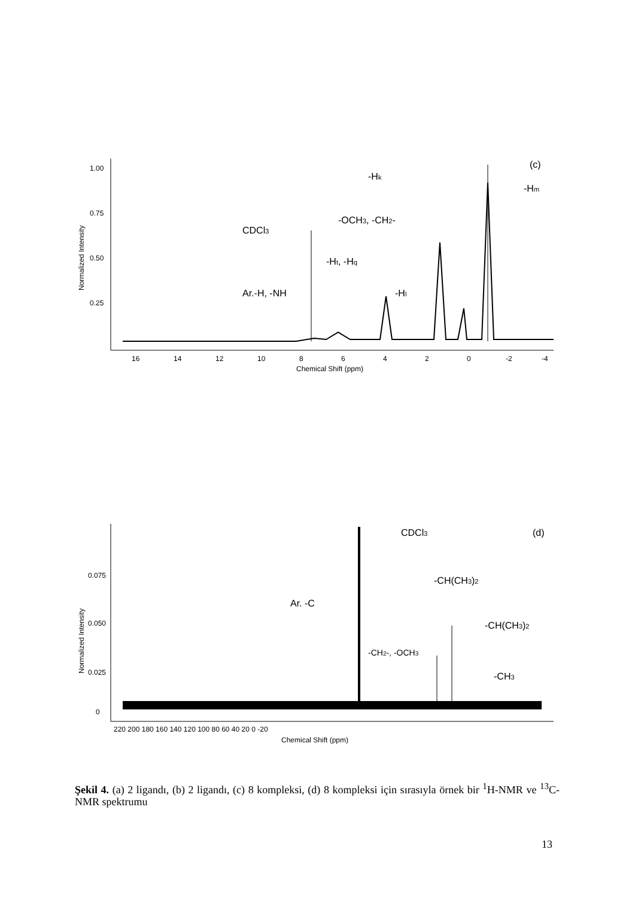1.00
0.75
0.50
0.25
Normalized Intensity
16
14
12
10
8
6
4
2
0
-2
-4
Chemical Shift (ppm)
(c)
-Hk
-Hm
-OCH3, -CH2-
CDCl3
-Ht, -Hq
Ar.-H, -NH
-Hl
0.075
0.050
0.025
0
Normalized Intensity
220 200 180 160 140 120 100 80 60 40 20 0 -20
Chemical Shift (ppm)
(d)
CDCl3
-CH(CH3)2
Ar. -C
-CH(CH3)2
-CH2-, -OCH3
-CH3
Şekil 4. (a) 2 ligandı, (b) 2 ligandı, (c) 8 kompleksi, (d) 8 kompleksi için sırasıyla örnek bir <sup>1</sup>H-NMR ve <sup>13</sup>C-NMR spektrumu
13